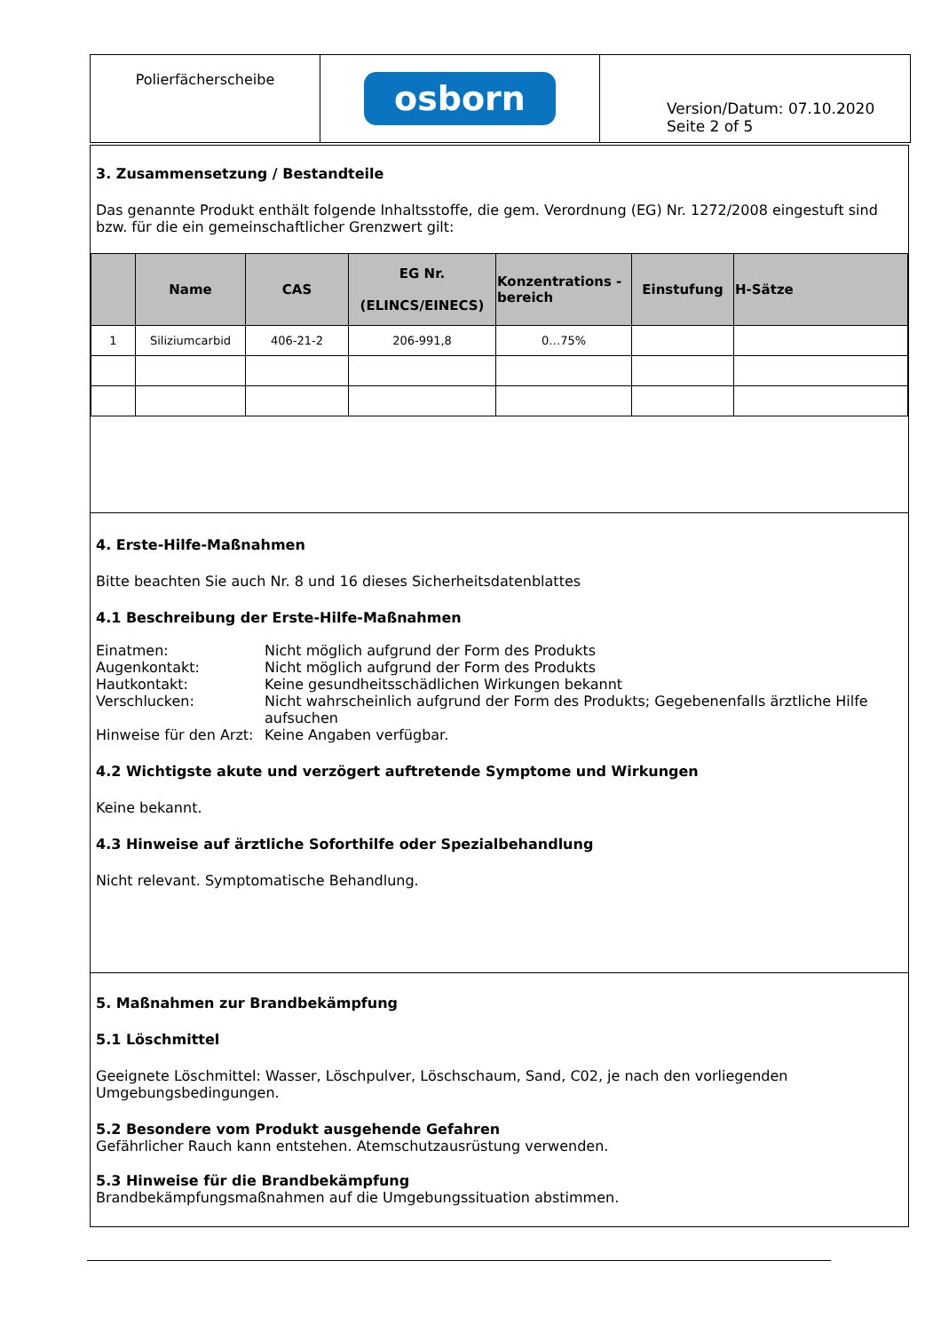Polierfächerscheibe
osborn
Version/Datum: 07.10.2020
Seite 2 of 5
3. Zusammensetzung / Bestandteile
Das genannte Produkt enthält folgende Inhaltsstoffe, die gem. Verordnung (EG) Nr. 1272/2008 eingestuft sind bzw. für die ein gemeinschaftlicher Grenzwert gilt:
| | Name | CAS | EG Nr. (ELINCS/EINECS) | Konzentrations -bereich | Einstufung | H-Sätze |
| --- | --- | --- | --- | --- | --- | --- |
| 1 | Siliziumcarbid | 406-21-2 | 206-991,8 | 0…75% | | |
4. Erste-Hilfe-Maßnahmen
Bitte beachten Sie auch Nr. 8 und 16 dieses Sicherheitsdatenblattes
4.1 Beschreibung der Erste-Hilfe-Maßnahmen
Einatmen: Nicht möglich aufgrund der Form des Produkts Augenkontakt: Nicht möglich aufgrund der Form des Produkts Hautkontakt: Keine gesundheitsschädlichen Wirkungen bekannt Verschlucken: Nicht wahrscheinlich aufgrund der Form des Produkts; Gegebenenfalls ärztliche Hilfe aufsuchen Hinweise für den Arzt: Keine Angaben verfügbar.
4.2 Wichtigste akute und verzögert auftretende Symptome und Wirkungen
Keine bekannt.
4.3 Hinweise auf ärztliche Soforthilfe oder Spezialbehandlung
Nicht relevant. Symptomatische Behandlung.
5. Maßnahmen zur Brandbekämpfung
5.1 Löschmittel
Geeignete Löschmittel: Wasser, Löschpulver, Löschschaum, Sand, C02, je nach den vorliegenden Umgebungsbedingungen.
5.2 Besondere vom Produkt ausgehende Gefahren
Gefährlicher Rauch kann entstehen. Atemschutzausrüstung verwenden.
5.3 Hinweise für die Brandbekämpfung
Brandbekämpfungsmaßnahmen auf die Umgebungssituation abstimmen.